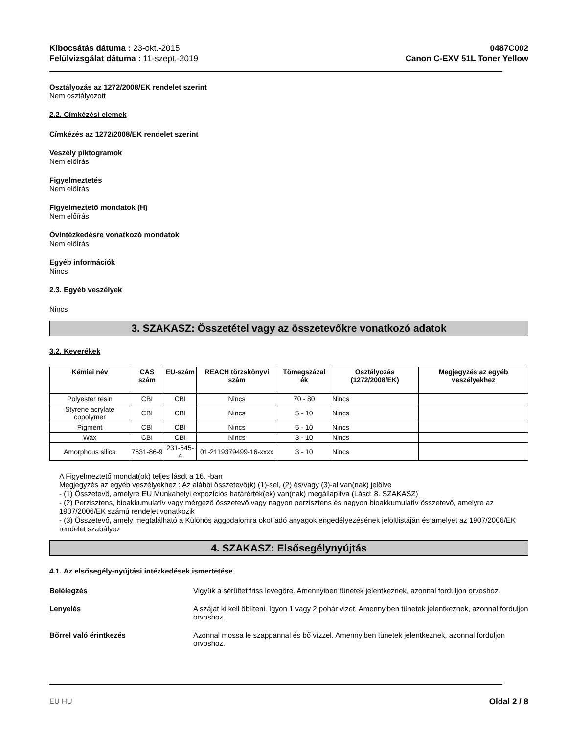Kibocsátás dátuma : 23-okt.-2015
Felülvizsgálat dátuma : 11-szept.-2019
0487C002
Canon C-EXV 51L Toner Yellow
Osztályozás az 1272/2008/EK rendelet szerint
Nem osztályozott
2.2. Címkézési elemek
Címkézés az 1272/2008/EK rendelet szerint
Veszély piktogramok
Nem előírás
Figyelmeztetés
Nem előírás
Figyelmeztető mondatok (H)
Nem előírás
Óvintézkedésre vonatkozó mondatok
Nem előírás
Egyéb információk
Nincs
2.3. Egyéb veszélyek
Nincs
3. SZAKASZ: Összetétel vagy az összetevőkre vonatkozó adatok
3.2. Keverékek
| Kémiai név | CAS szám | EU-szám | REACH törzskönyvi szám | Tömegszázal ék | Osztályozás (1272/2008/EK) | Megjegyzés az egyéb veszélyekhez |
| --- | --- | --- | --- | --- | --- | --- |
| Polyester resin | CBI | CBI | Nincs | 70 - 80 | Nincs | |
| Styrene acrylate copolymer | CBI | CBI | Nincs | 5 - 10 | Nincs | |
| Pigment | CBI | CBI | Nincs | 5 - 10 | Nincs | |
| Wax | CBI | CBI | Nincs | 3 - 10 | Nincs | |
| Amorphous silica | 7631-86-9 | 231-545-4 | 01-2119379499-16-xxxx | 3 - 10 | Nincs | |
A Figyelmeztető mondat(ok) teljes lásdt a 16. -ban
Megjegyzés az egyéb veszélyekhez : Az alábbi összetevő(k) (1)-sel, (2) és/vagy (3)-al van(nak) jelölve
- (1) Összetevő, amelyre EU Munkahelyi expozíciós határérték(ek) van(nak) megállapítva (Lásd: 8. SZAKASZ)
- (2) Perzisztens, bioakkumulatív vagy mérgező összetevő vagy nagyon perzisztens és nagyon bioakkumulatív összetevő, amelyre az 1907/2006/EK számú rendelet vonatkozik
- (3) Összetevő, amely megtalálható a Különös aggodalomra okot adó anyagok engedélyezésének jelöltlistáján és amelyet az 1907/2006/EK rendelet szabályoz
4. SZAKASZ: Elsősegélynyújtás
4.1. Az elsősegély-nyújtási intézkedések ismertetése
Belélegzés Vigyük a sérültet friss levegőre. Amennyiben tünetek jelentkeznek, azonnal forduljon orvoshoz.
Lenyelés A szájat ki kell öblíteni. Igyon 1 vagy 2 pohár vizet. Amennyiben tünetek jelentkeznek, azonnal forduljon orvoshoz.
Bőrrel való érintkezés Azonnal mossa le szappannal és bő vízzel. Amennyiben tünetek jelentkeznek, azonnal forduljon orvoshoz.
EU HU Oldal 2 / 8